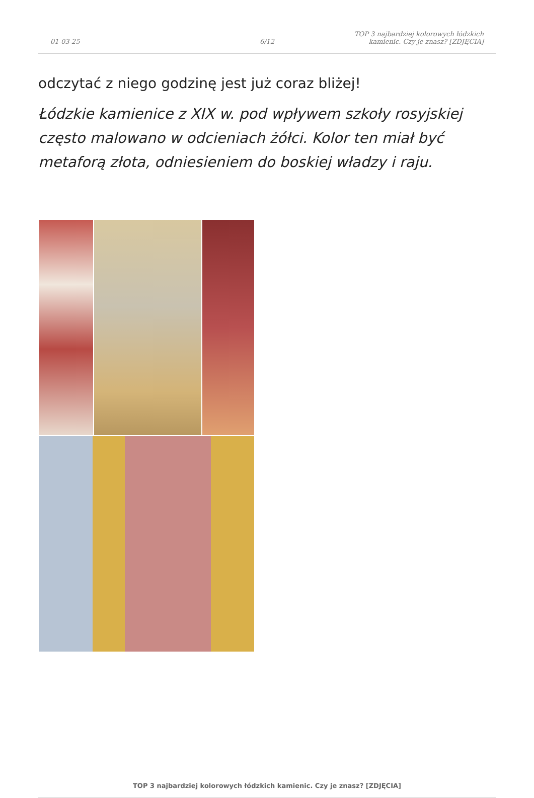01-03-25
6/12
TOP 3 najbardziej kolorowych łódzkich kamienic. Czy je znasz? [ZDJĘCIA]
odczytać z niego godzinę jest już coraz bliżej!
Łódzkie kamienice z XIX w. pod wpływem szkoły rosyjskiej często malowano w odcieniach żółci. Kolor ten miał być metaforą złota, odniesieniem do boskiej władzy i raju.
TOP 3 najbardziej kolorowych łódzkich kamienic. Czy je znasz? [ZDJĘCIA]